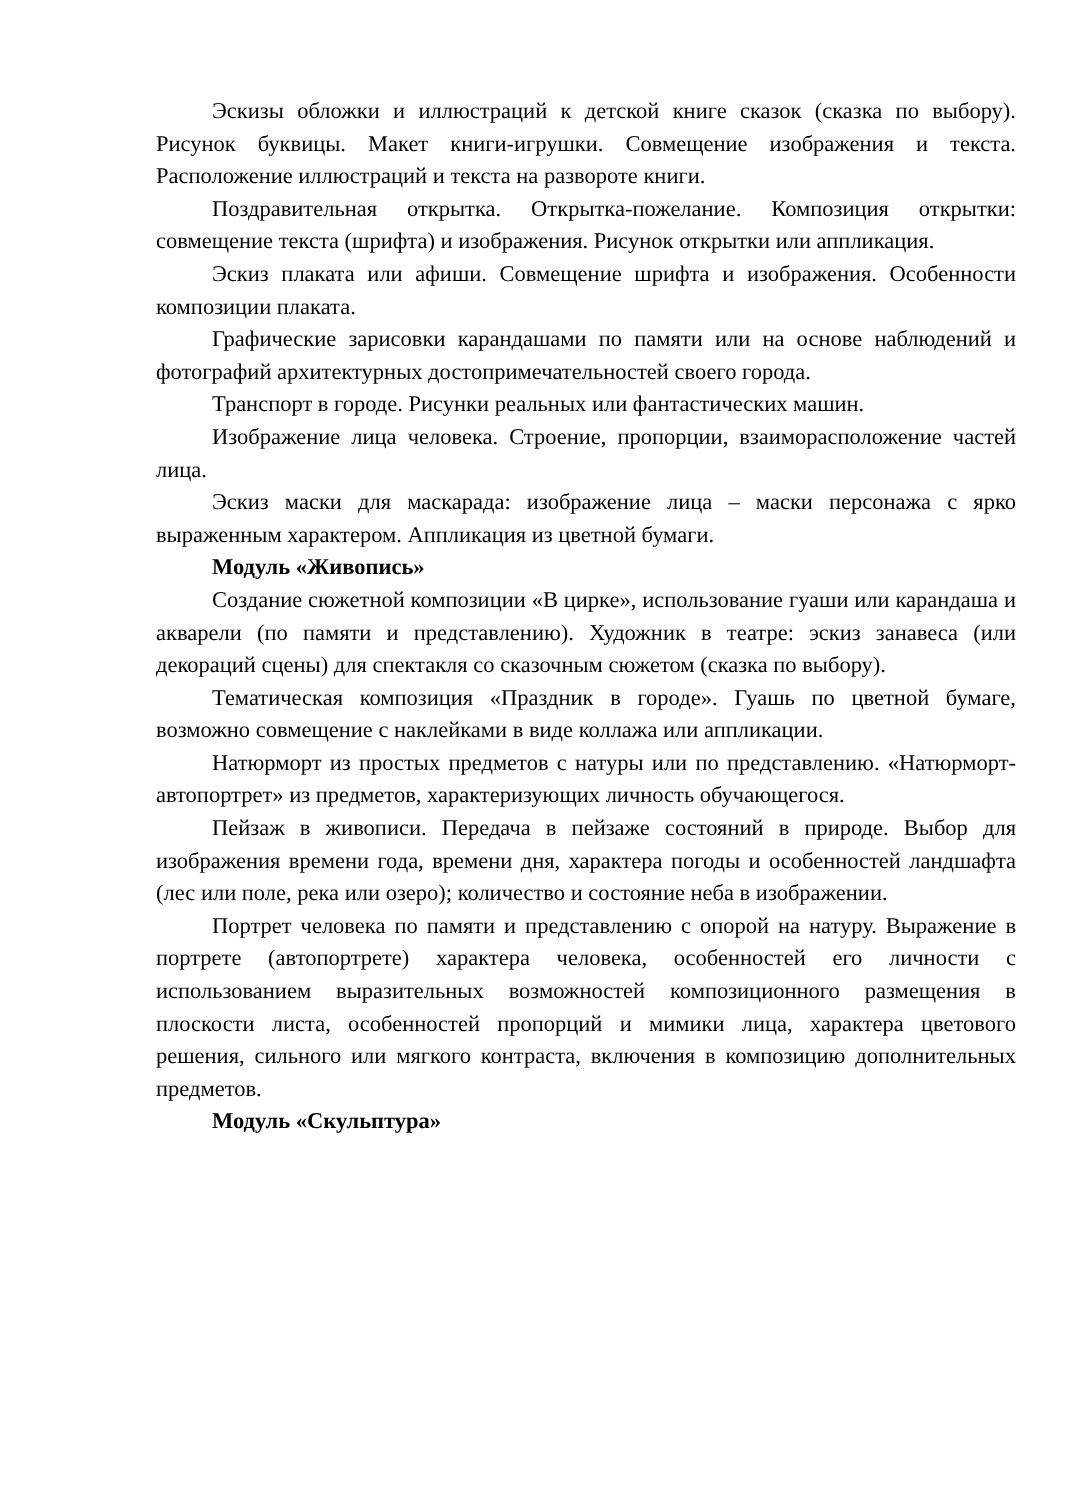Эскизы обложки и иллюстраций к детской книге сказок (сказка по выбору). Рисунок буквицы. Макет книги-игрушки. Совмещение изображения и текста. Расположение иллюстраций и текста на развороте книги.
Поздравительная открытка. Открытка-пожелание. Композиция открытки: совмещение текста (шрифта) и изображения. Рисунок открытки или аппликация.
Эскиз плаката или афиши. Совмещение шрифта и изображения. Особенности композиции плаката.
Графические зарисовки карандашами по памяти или на основе наблюдений и фотографий архитектурных достопримечательностей своего города.
Транспорт в городе. Рисунки реальных или фантастических машин.
Изображение лица человека. Строение, пропорции, взаиморасположение частей лица.
Эскиз маски для маскарада: изображение лица – маски персонажа с ярко выраженным характером. Аппликация из цветной бумаги.
Модуль «Живопись»
Создание сюжетной композиции «В цирке», использование гуаши или карандаша и акварели (по памяти и представлению). Художник в театре: эскиз занавеса (или декораций сцены) для спектакля со сказочным сюжетом (сказка по выбору).
Тематическая композиция «Праздник в городе». Гуашь по цветной бумаге, возможно совмещение с наклейками в виде коллажа или аппликации.
Натюрморт из простых предметов с натуры или по представлению. «Натюрморт-автопортрет» из предметов, характеризующих личность обучающегося.
Пейзаж в живописи. Передача в пейзаже состояний в природе. Выбор для изображения времени года, времени дня, характера погоды и особенностей ландшафта (лес или поле, река или озеро); количество и состояние неба в изображении.
Портрет человека по памяти и представлению с опорой на натуру. Выражение в портрете (автопортрете) характера человека, особенностей его личности с использованием выразительных возможностей композиционного размещения в плоскости листа, особенностей пропорций и мимики лица, характера цветового решения, сильного или мягкого контраста, включения в композицию дополнительных предметов.
Модуль «Скульптура»